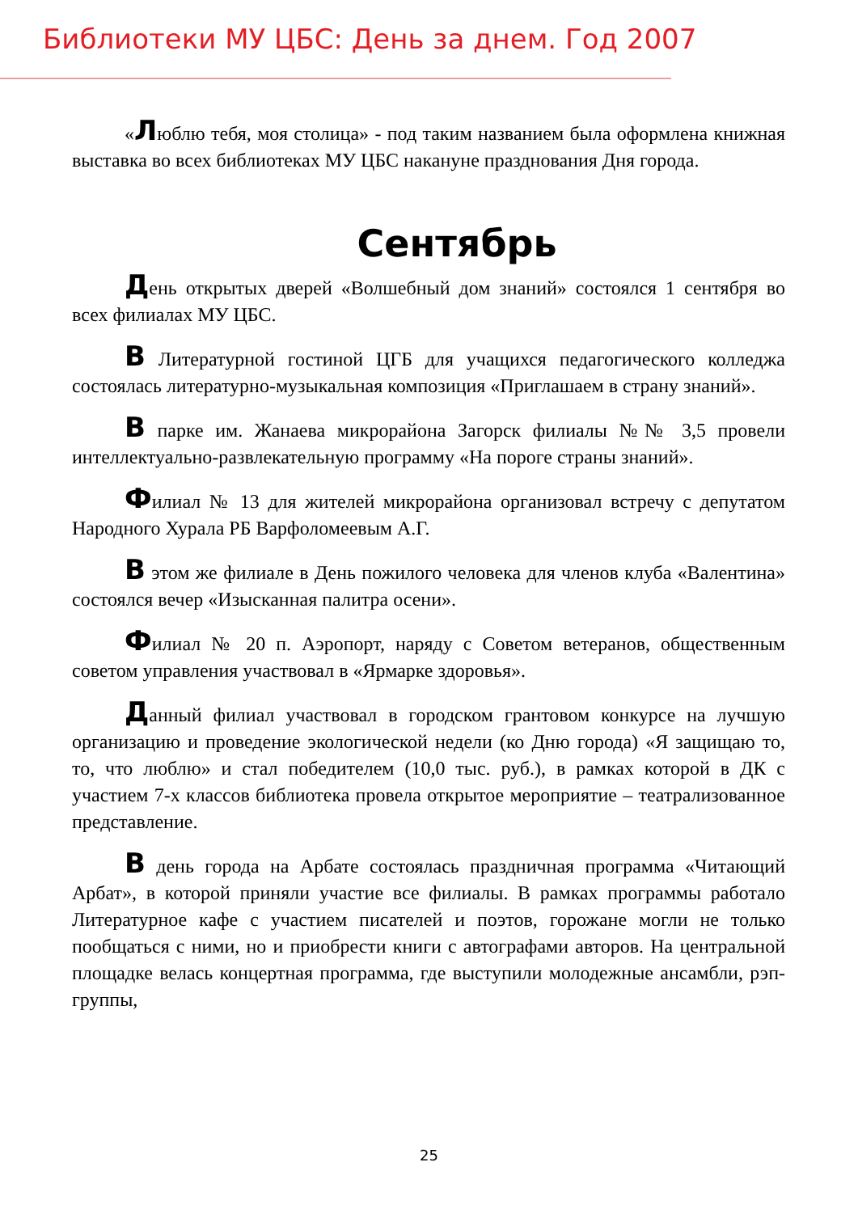Библиотеки МУ ЦБС: День за днем. Год 2007
«Люблю тебя, моя столица» - под таким названием была оформлена книжная выставка во всех библиотеках МУ ЦБС накануне празднования Дня города.
Сентябрь
День открытых дверей «Волшебный дом знаний» состоялся 1 сентября во всех филиалах МУ ЦБС.
В Литературной гостиной ЦГБ для учащихся педагогического колледжа состоялась литературно-музыкальная композиция «Приглашаем в страну знаний».
В парке им. Жанаева микрорайона Загорск филиалы №№ 3,5 провели интеллектуально-развлекательную программу «На пороге страны знаний».
Филиал № 13 для жителей микрорайона организовал встречу с депутатом Народного Хурала РБ Варфоломеевым А.Г.
В этом же филиале в День пожилого человека для членов клуба «Валентина» состоялся вечер «Изысканная палитра осени».
Филиал № 20 п. Аэропорт, наряду с Советом ветеранов, общественным советом управления участвовал в «Ярмарке здоровья».
Данный филиал участвовал в городском грантовом конкурсе на лучшую организацию и проведение экологической недели (ко Дню города) «Я защищаю то, то, что люблю» и стал победителем (10,0 тыс. руб.), в рамках которой в ДК с участием 7-х классов библиотека провела открытое мероприятие – театрализованное представление.
В день города на Арбате состоялась праздничная программа «Читающий Арбат», в которой приняли участие все филиалы. В рамках программы работало Литературное кафе с участием писателей и поэтов, горожане могли не только пообщаться с ними, но и приобрести книги с автографами авторов. На центральной площадке велась концертная программа, где выступили молодежные ансамбли, рэп-группы,
25